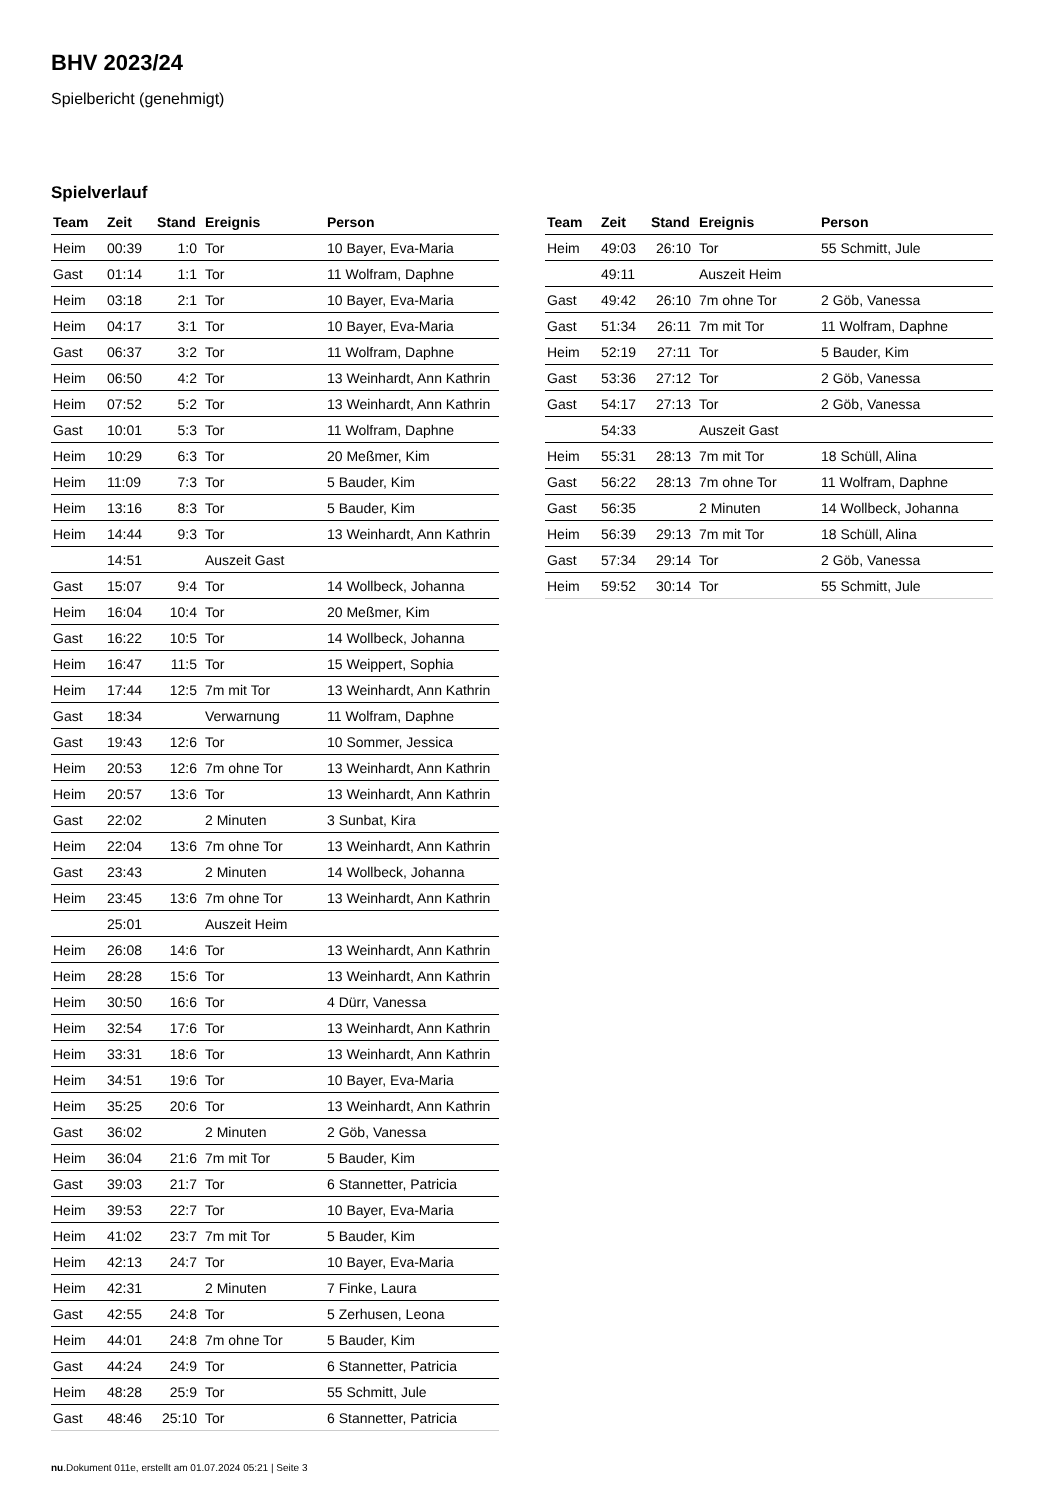BHV 2023/24
Spielbericht (genehmigt)
Spielverlauf
| Team | Zeit | Stand | Ereignis | Person |
| --- | --- | --- | --- | --- |
| Heim | 00:39 | 1:0 | Tor | 10 Bayer, Eva-Maria |
| Gast | 01:14 | 1:1 | Tor | 11 Wolfram, Daphne |
| Heim | 03:18 | 2:1 | Tor | 10 Bayer, Eva-Maria |
| Heim | 04:17 | 3:1 | Tor | 10 Bayer, Eva-Maria |
| Gast | 06:37 | 3:2 | Tor | 11 Wolfram, Daphne |
| Heim | 06:50 | 4:2 | Tor | 13 Weinhardt, Ann Kathrin |
| Heim | 07:52 | 5:2 | Tor | 13 Weinhardt, Ann Kathrin |
| Gast | 10:01 | 5:3 | Tor | 11 Wolfram, Daphne |
| Heim | 10:29 | 6:3 | Tor | 20 Meßmer, Kim |
| Heim | 11:09 | 7:3 | Tor | 5 Bauder, Kim |
| Heim | 13:16 | 8:3 | Tor | 5 Bauder, Kim |
| Heim | 14:44 | 9:3 | Tor | 13 Weinhardt, Ann Kathrin |
| | 14:51 | | Auszeit Gast | |
| Gast | 15:07 | 9:4 | Tor | 14 Wollbeck, Johanna |
| Heim | 16:04 | 10:4 | Tor | 20 Meßmer, Kim |
| Gast | 16:22 | 10:5 | Tor | 14 Wollbeck, Johanna |
| Heim | 16:47 | 11:5 | Tor | 15 Weippert, Sophia |
| Heim | 17:44 | 12:5 | 7m mit Tor | 13 Weinhardt, Ann Kathrin |
| Gast | 18:34 | | Verwarnung | 11 Wolfram, Daphne |
| Gast | 19:43 | 12:6 | Tor | 10 Sommer, Jessica |
| Heim | 20:53 | 12:6 | 7m ohne Tor | 13 Weinhardt, Ann Kathrin |
| Heim | 20:57 | 13:6 | Tor | 13 Weinhardt, Ann Kathrin |
| Gast | 22:02 | | 2 Minuten | 3 Sunbat, Kira |
| Heim | 22:04 | 13:6 | 7m ohne Tor | 13 Weinhardt, Ann Kathrin |
| Gast | 23:43 | | 2 Minuten | 14 Wollbeck, Johanna |
| Heim | 23:45 | 13:6 | 7m ohne Tor | 13 Weinhardt, Ann Kathrin |
| | 25:01 | | Auszeit Heim | |
| Heim | 26:08 | 14:6 | Tor | 13 Weinhardt, Ann Kathrin |
| Heim | 28:28 | 15:6 | Tor | 13 Weinhardt, Ann Kathrin |
| Heim | 30:50 | 16:6 | Tor | 4 Dürr, Vanessa |
| Heim | 32:54 | 17:6 | Tor | 13 Weinhardt, Ann Kathrin |
| Heim | 33:31 | 18:6 | Tor | 13 Weinhardt, Ann Kathrin |
| Heim | 34:51 | 19:6 | Tor | 10 Bayer, Eva-Maria |
| Heim | 35:25 | 20:6 | Tor | 13 Weinhardt, Ann Kathrin |
| Gast | 36:02 | | 2 Minuten | 2 Göb, Vanessa |
| Heim | 36:04 | 21:6 | 7m mit Tor | 5 Bauder, Kim |
| Gast | 39:03 | 21:7 | Tor | 6 Stannetter, Patricia |
| Heim | 39:53 | 22:7 | Tor | 10 Bayer, Eva-Maria |
| Heim | 41:02 | 23:7 | 7m mit Tor | 5 Bauder, Kim |
| Heim | 42:13 | 24:7 | Tor | 10 Bayer, Eva-Maria |
| Heim | 42:31 | | 2 Minuten | 7 Finke, Laura |
| Gast | 42:55 | 24:8 | Tor | 5 Zerhusen, Leona |
| Heim | 44:01 | 24:8 | 7m ohne Tor | 5 Bauder, Kim |
| Gast | 44:24 | 24:9 | Tor | 6 Stannetter, Patricia |
| Heim | 48:28 | 25:9 | Tor | 55 Schmitt, Jule |
| Gast | 48:46 | 25:10 | Tor | 6 Stannetter, Patricia |
| Team | Zeit | Stand | Ereignis | Person |
| --- | --- | --- | --- | --- |
| Heim | 49:03 | 26:10 | Tor | 55 Schmitt, Jule |
| | 49:11 | | Auszeit Heim | |
| Gast | 49:42 | 26:10 | 7m ohne Tor | 2 Göb, Vanessa |
| Gast | 51:34 | 26:11 | 7m mit Tor | 11 Wolfram, Daphne |
| Heim | 52:19 | 27:11 | Tor | 5 Bauder, Kim |
| Gast | 53:36 | 27:12 | Tor | 2 Göb, Vanessa |
| Gast | 54:17 | 27:13 | Tor | 2 Göb, Vanessa |
| | 54:33 | | Auszeit Gast | |
| Heim | 55:31 | 28:13 | 7m mit Tor | 18 Schüll, Alina |
| Gast | 56:22 | 28:13 | 7m ohne Tor | 11 Wolfram, Daphne |
| Gast | 56:35 | | 2 Minuten | 14 Wollbeck, Johanna |
| Heim | 56:39 | 29:13 | 7m mit Tor | 18 Schüll, Alina |
| Gast | 57:34 | 29:14 | Tor | 2 Göb, Vanessa |
| Heim | 59:52 | 30:14 | Tor | 55 Schmitt, Jule |
nu.Dokument 011e, erstellt am 01.07.2024 05:21 | Seite 3